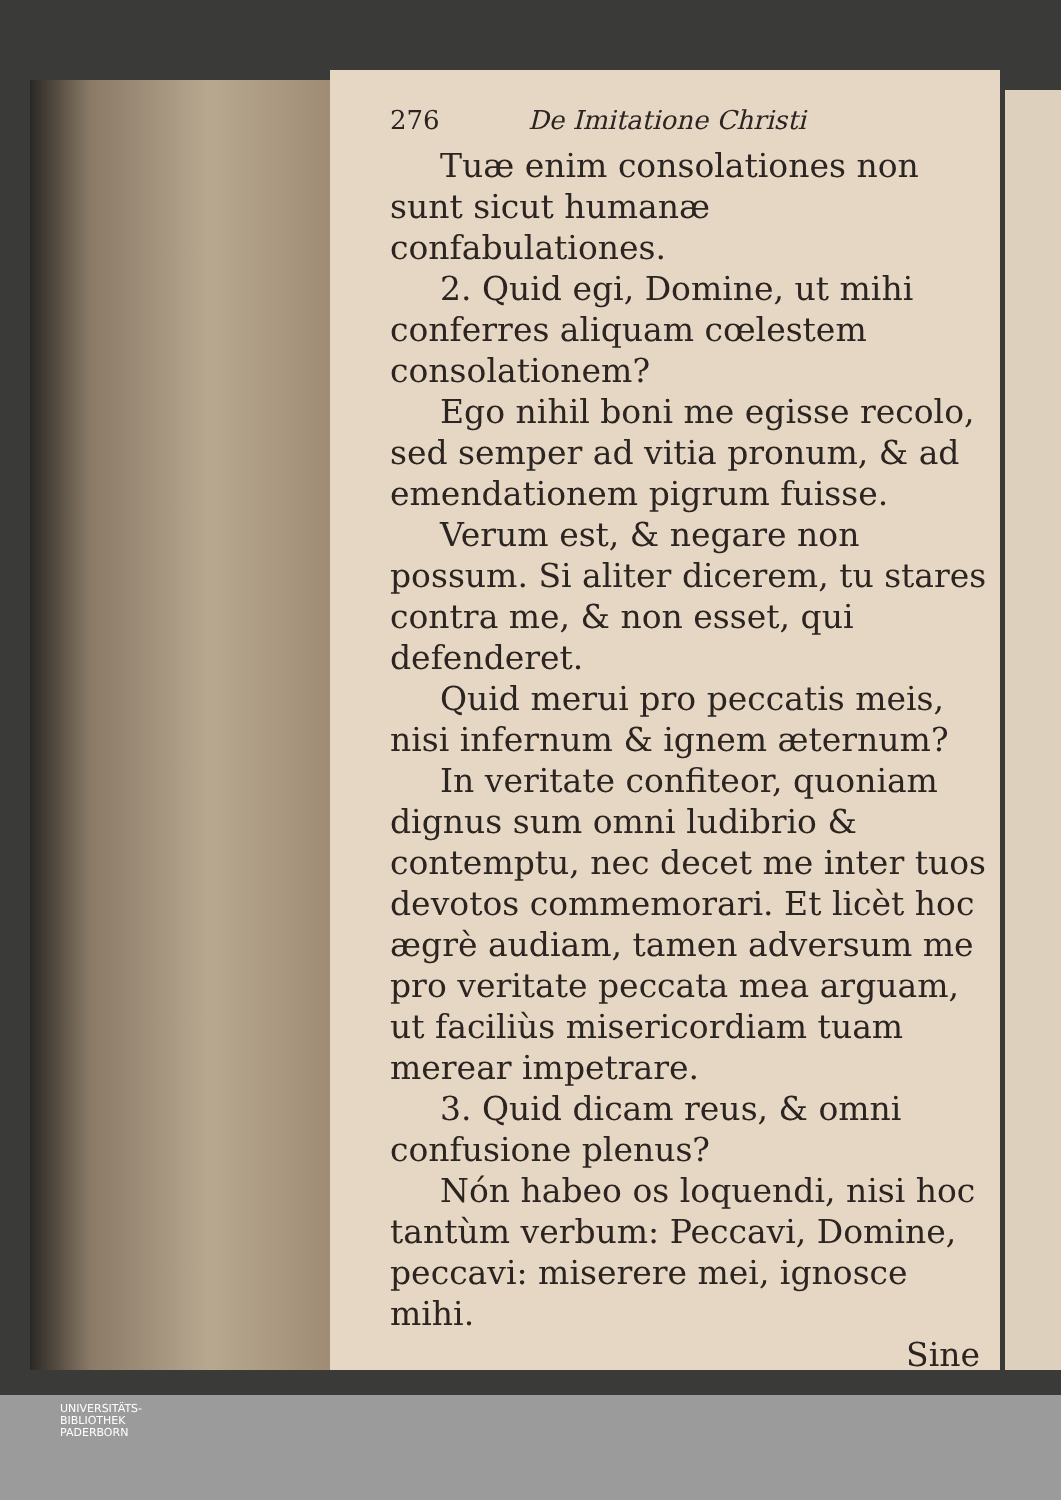276 De Imitatione Christi
Tuæ enim consolationes non sunt sicut humanæ confabulationes.
2. Quid egi, Domine, ut mihi conferres aliquam cœlestem consolationem?
Ego nihil boni me egisse recolo, sed semper ad vitia pronum, & ad emendationem pigrum fuisse.
Verum est, & negare non possum. Si aliter dicerem, tu stares contra me, & non esset, qui defenderet.
Quid merui pro peccatis meis, nisi infernum & ignem æternum?
In veritate confiteor, quoniam dignus sum omni ludibrio & contemptu, nec decet me inter tuos devotos commemorari. Et licèt hoc ægrè audiam, tamen adversum me pro veritate peccata mea arguam, ut faciliùs misericordiam tuam merear impetrare.
3. Quid dicam reus, & omni confusione plenus?
Nón habeo os loquendi, nisi hoc tantùm verbum: Peccavi, Domine, peccavi: miserere mei, ignosce mihi.
Sine
UNIVERSITÄTS-
BIBLIOTHEK
PADERBORN